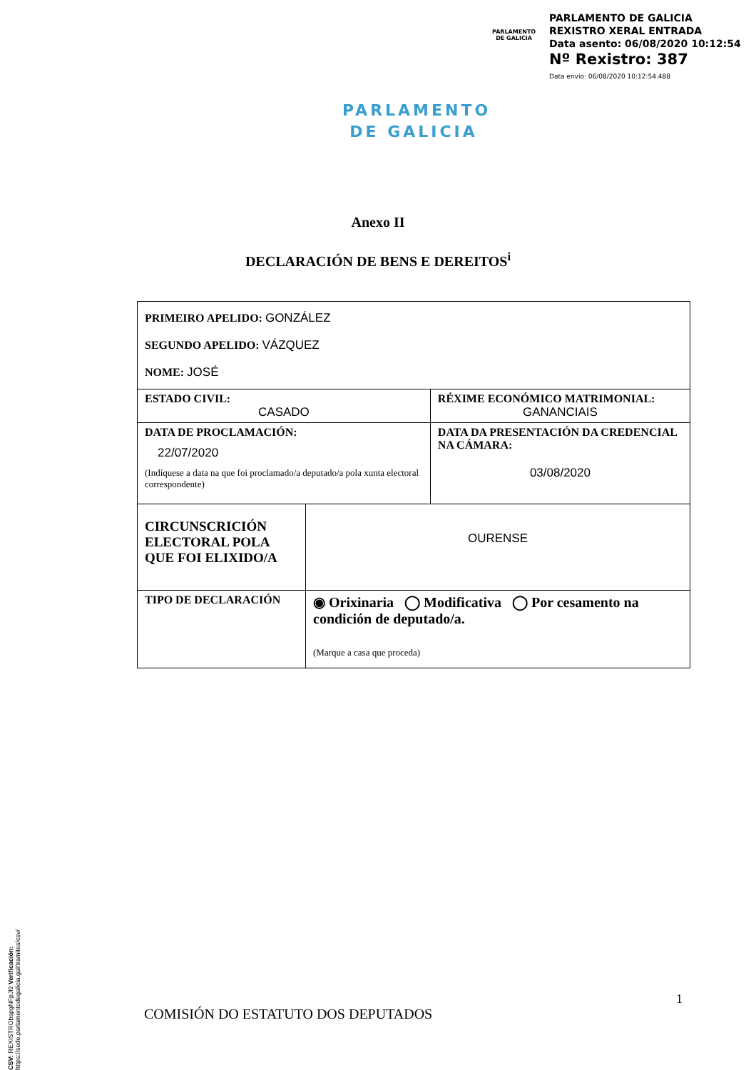PARLAMENTO
DE GALICIA
PARLAMENTO DE GALICIA
REXISTRO XERAL ENTRADA
Data asento: 06/08/2020 10:12:54
Nº Rexistro: 387
Data envio: 06/08/2020 10:12:54.488
PARLAMENTO
DE GALICIA
Anexo II
DECLARACIÓN DE BENS E DEREITOS<sup>i</sup>
| PRIMEIRO APELIDO: GONZÁLEZ SEGUNDO APELIDO: VÁZQUEZ NOME: JOSÉ | | |
| ESTADO CIVIL: CASADO | | RÉXIME ECONÓMICO MATRIMONIAL: GANANCIAIS |
| DATA DE PROCLAMACIÓN: 22/07/2020 (Indíquese a data na que foi proclamado/a deputado/a pola xunta electoral correspondente) | | DATA DA PRESENTACIÓN DA CREDENCIAL NA CÁMARA: 03/08/2020 |
| CIRCUNSCRICIÓN ELECTORAL POLA QUE FOI ELIXIDO/A | OURENSE | |
| TIPO DE DECLARACIÓN | ◉ Orixinaria ◯ Modificativa ◯ Por cesamento na condición de deputado/a. (Marque a casa que proceda) | |
CSV: REXISTRObspgNFpJl9 Verificación: https://sede.parlamentodegalicia.gal/tramites/csv/
1
COMISIÓN DO ESTATUTO DOS DEPUTADOS